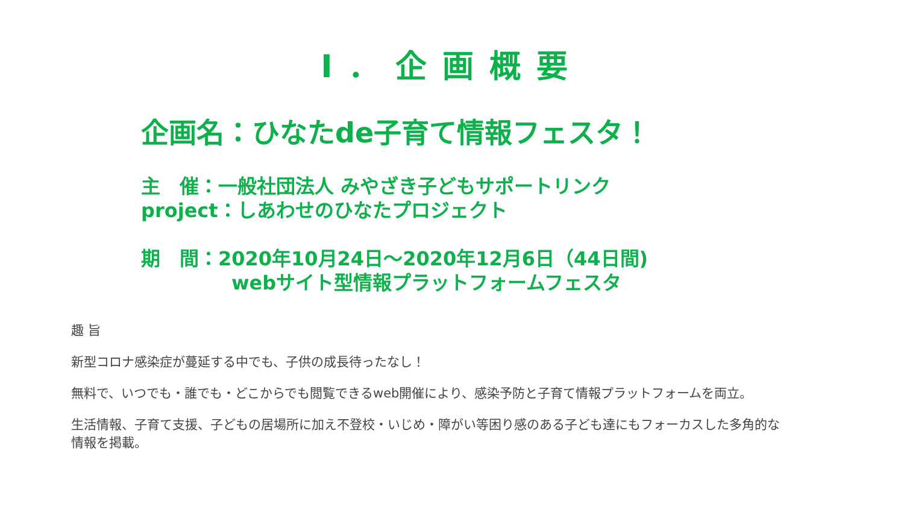Ⅰ．企画概要
企画名：ひなたde子育て情報フェスタ！
主　催：一般社団法人 みやざき子どもサポートリンク
project：しあわせのひなたプロジェクト
期　間：2020年10月24日～2020年12月6日（44日間)
webサイト型情報プラットフォームフェスタ
趣 旨
新型コロナ感染症が蔓延する中でも、子供の成長待ったなし！
無料で、いつでも・誰でも・どこからでも閲覧できるweb開催により、感染予防と子育て情報プラットフォームを両立。
生活情報、子育て支援、子どもの居場所に加え不登校・いじめ・障がい等困り感のある子ども達にもフォーカスした多角的な
情報を掲載。